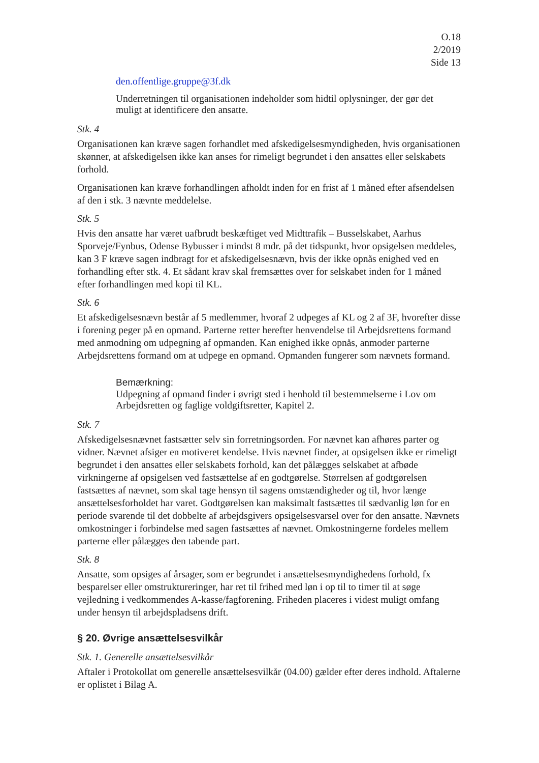O.18
2/2019
Side 13
den.offentlige.gruppe@3f.dk
Underretningen til organisationen indeholder som hidtil oplysninger, der gør det muligt at identificere den ansatte.
Stk. 4
Organisationen kan kræve sagen forhandlet med afskedigelsesmyndigheden, hvis organisationen skønner, at afskedigelsen ikke kan anses for rimeligt begrundet i den ansattes eller selskabets forhold.
Organisationen kan kræve forhandlingen afholdt inden for en frist af 1 måned efter afsendelsen af den i stk. 3 nævnte meddelelse.
Stk. 5
Hvis den ansatte har været uafbrudt beskæftiget ved Midttrafik – Busselskabet, Aarhus Sporveje/Fynbus, Odense Bybusser i mindst 8 mdr. på det tidspunkt, hvor opsigelsen meddeles, kan 3 F kræve sagen indbragt for et afskedigelsesnævn, hvis der ikke opnås enighed ved en forhandling efter stk. 4. Et sådant krav skal fremsættes over for selskabet inden for 1 måned efter forhandlingen med kopi til KL.
Stk. 6
Et afskedigelsesnævn består af 5 medlemmer, hvoraf 2 udpeges af KL og 2 af 3F, hvorefter disse i forening peger på en opmand. Parterne retter herefter henvendelse til Arbejdsrettens formand med anmodning om udpegning af opmanden. Kan enighed ikke opnås, anmoder parterne Arbejdsrettens formand om at udpege en opmand. Opmanden fungerer som nævnets formand.
Bemærkning:
Udpegning af opmand finder i øvrigt sted i henhold til bestemmelserne i Lov om Arbejdsretten og faglige voldgiftsretter, Kapitel 2.
Stk. 7
Afskedigelsesnævnet fastsætter selv sin forretningsorden. For nævnet kan afhøres parter og vidner. Nævnet afsiger en motiveret kendelse. Hvis nævnet finder, at opsigelsen ikke er rimeligt begrundet i den ansattes eller selskabets forhold, kan det pålægges selskabet at afbøde virkningerne af opsigelsen ved fastsættelse af en godtgørelse. Størrelsen af godtgørelsen fastsættes af nævnet, som skal tage hensyn til sagens omstændigheder og til, hvor længe ansættelsesforholdet har varet. Godtgørelsen kan maksimalt fastsættes til sædvanlig løn for en periode svarende til det dobbelte af arbejdsgivers opsigelsesvarsel over for den ansatte. Nævnets omkostninger i forbindelse med sagen fastsættes af nævnet. Omkostningerne fordeles mellem parterne eller pålægges den tabende part.
Stk. 8
Ansatte, som opsiges af årsager, som er begrundet i ansættelsesmyndighedens forhold, fx besparelser eller omstruktureringer, har ret til frihed med løn i op til to timer til at søge vejledning i vedkommendes A-kasse/fagforening. Friheden placeres i videst muligt omfang under hensyn til arbejdspladsens drift.
§ 20. Øvrige ansættelsesvilkår
Stk. 1. Generelle ansættelsesvilkår
Aftaler i Protokollat om generelle ansættelsesvilkår (04.00) gælder efter deres indhold. Aftalerne er oplistet i Bilag A.